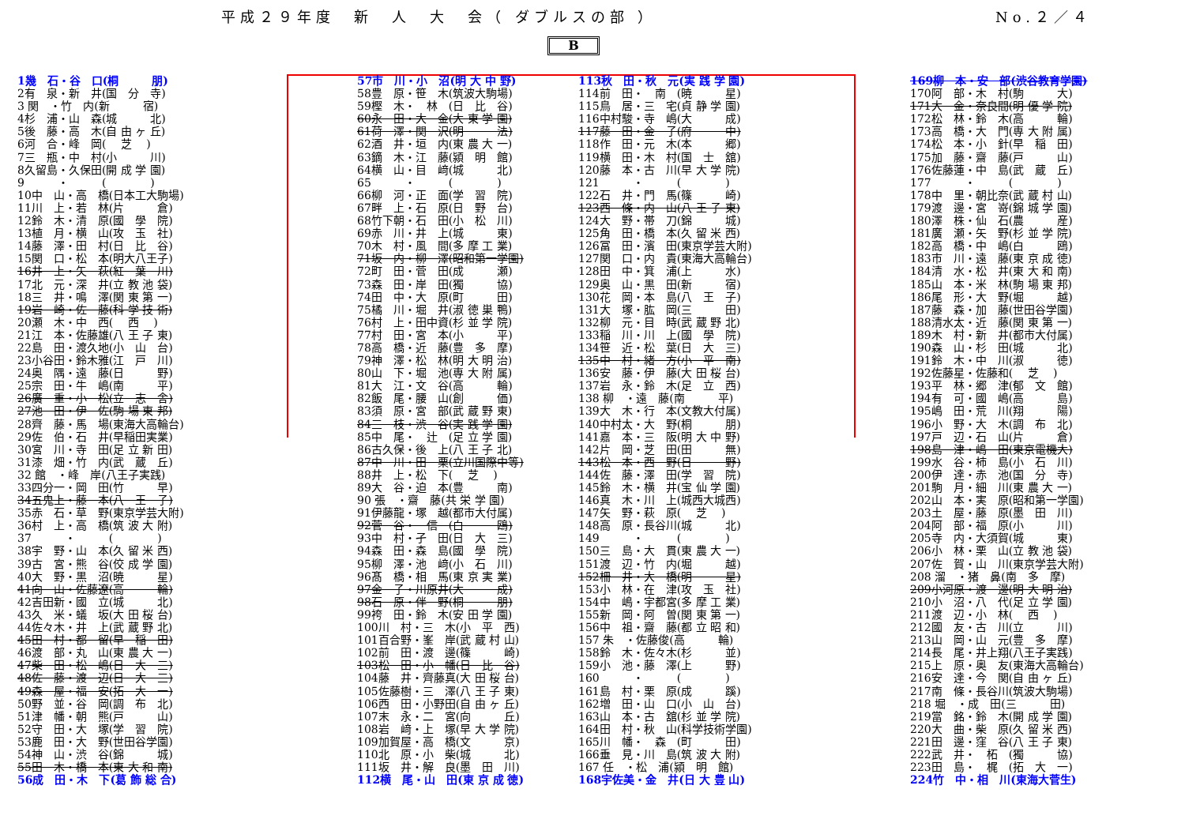平成２９年度　新　人　大　会（ ダブルスの部 ） No.２／４
B
1幾　石・谷　口(桐　　　朋)
2有　泉・新　井(国　分　寺)
3 関　・竹　内(新　　　宿)
4杉　浦・山　森(城　　　北)
5後　藤・高　木(自 由 ヶ 丘)
6河　合・峰　岡(　 芝 　)
7三　瓶・中　村(小　　　川)
8久留島・久保田(開 成 学 園)
9　　　・　　　(　　　　)
10中　山・高　橋(日本工大駒場)
11川　上・若　林(片　　　倉)
12鈴　木・清　原(國　學　院)
13植　月・横　山(攻　玉　社)
14藤　澤・田　村(日　比　谷)
15関　口・松　本(明大八王子)
16井　上・矢　萩(紅　葉　川)
17北　元・深　井(立 教 池 袋)
18三　井・鳴　澤(関 東 第 一)
19岩　崎・佐　藤(科 学 技 術)
20瀬　木・中　西(　 西 　)
21江　本・佐藤雄(八 王 子 東)
22島　田・渡久地(小　山　台)
23小谷田・鈴木雅(江　戸　川)
24奥　隅・遠　藤(日　　　野)
25宗　田・牛　嶋(南　　　平)
26廣　重・小　松(立　志　舎)
27池　田・伊　佐(駒 場 東 邦)
28齊　藤・馬　場(東海大高輪台)
29佐　伯・石　井(早稲田実業)
30宮　川・寺　田(足 立 新 田)
31漆　畑・竹　内(武　蔵　丘)
32 館　・峰　岸(八王子実践)
33四分一・岡　田(竹　　　早)
34五鬼上・藤　本(八　王　子)
35赤　石・草　野(東京学芸大附)
36村　上・高　橋(筑 波 大 附)
37　　　・　　　(　　　　)
38宇　野・山　本(久 留 米 西)
39古　宮・熊　谷(佼 成 学 園)
40大　野・黒　沼(暁　　　星)
41向　山・佐藤遼(高　　　輪)
42吉田新・國　立(城　　　北)
43久　米・蟻　坂(大 田 桜 台)
44佐々木・井　上(武 蔵 野 北)
45田　村・都　留(早　稲　田)
46渡　部・丸　山(東 農 大 一)
47柴　田・松　嶋(日　大　三)
48佐　藤・渡　辺(日　大　三)
49森　屋・福　安(拓　大　一)
50野　並・谷　岡(調　布　北)
51津　幡・朝　熊(戸　　　山)
52守　田・大　塚(学　習　院)
53鹿　田・大　野(世田谷学園)
54神　山・渋　谷(錦　　　城)
55田　木・橋　本(東 大 和 南)
56成　田・木　下(葛 飾 総 合)
57市　川・小　沼(明 大 中 野)
58豊　原・笹　木(筑波大駒場)
59樫　木・　林　(日　比　谷)
60永　田・大　金(大 東 学 園)
61荷　澤・関　沢(明　　　法)
62酒　井・垣　内(東 農 大 一)
63鏑　木・江　藤(潁　明　館)
64横　山・目　﨑(城　　　北)
65　　　・　　　(　　　　)
66柳　河・正　面(学　習　院)
67畔　上・石　原(日　野　台)
68竹下朝・石　田(小　松　川)
69赤　川・井　上(城　　　東)
70木　村・風　間(多 摩 工 業)
71坂　内・柳　澤(昭和第一学園)
72町　田・菅　田(成　　　瀬)
73森　田・岸　田(獨　　　協)
74田　中・大　原(町　　　田)
75橘　川・堀　井(淑 徳 巣 鴨)
76村　上・田中資(杉 並 学 院)
77村　田・宮　本(小　　　平)
78高　橋・近　藤(豊　多　摩)
79神　澤・松　林(明 大 明 治)
80山　下・堀　池(専 大 附 属)
81大　江・文　谷(高　　　輪)
82飯　尾・腰　山(創　　　価)
83須　原・宮　部(武 蔵 野 東)
84三　枝・渋　谷(実 践 学 園)
85中　尾・　辻　(足 立 学 園)
86古久保・後　上(八 王 子 北)
87中　川・田　栗(立川国際中等)
88井　上・松　下(　 芝 　)
89大　谷・迫　本(豊　　　南)
90 張　・齋　藤(共 栄 学 園)
91伊藤龍・塚　越(都市大付属)
92菅　谷・　信　(白　　　鴎)
93中　村・孑　田(日　大　三)
94森　田・森　島(國　學　院)
95柳　澤・池　﨑(小　石　川)
96髙　橋・相　馬(東 京 実 業)
97金　子・川原井(大　　　成)
98石　原・伴　野(桐　　　朋)
99袴　田・鈴　木(安 田 学 園)
100川　村・三　木(小　平　西)
101百合野・峯　岸(武 蔵 村 山)
102前　田・渡　邊(篠　　　崎)
103松　田・小　幡(日　比　谷)
104藤　井・齊藤真(大 田 桜 台)
105佐藤樹・三　澤(八 王 子 東)
106西　田・小野田(自 由 ヶ 丘)
107末　永・二　宮(向　　　丘)
108岩　﨑・上　塚(早 大 学 院)
109加賀屋・高　橋(文　　　京)
110北　原・小　柴(城　　　北)
111坂　井・解　良(墨　田　川)
112横　尾・山　田(東 京 成 徳)
113秋　田・秋　元(実 践 学 園)
114前　田・　南　(暁　　　星)
115鳥　居・三　宅(貞 静 学 園)
116中村駿・寺　嶋(大　　　成)
117藤　田・金　子(府　　　中)
118作　田・元　木(本　　　郷)
119横　田・木　村(国　士　舘)
120藤　本・古　川(早 大 学 院)
121　　　・　　　(　　　　)
122石　井・門　馬(篠　　　崎)
123西　條・内　山(八 王 子 東)
124大　野・帯　刀(錦　　　城)
125角　田・橋　本(久 留 米 西)
126冨　田・濱　田(東京学芸大附)
127関　口・内　貴(東海大高輪台)
128田　中・箕　浦(上　　　水)
129奥　山・黒　田(新　　　宿)
130花　岡・本　島(八　王　子)
131大　塚・肱　岡(三　　　田)
132柳　元・目　時(武 蔵 野 北)
133稲　川・川　上(國　學　院)
134笹　近・松　葉(日　大　三)
135中　村・緒　方(小　平　南)
136安　藤・伊　藤(大 田 桜 台)
137岩　永・鈴　木(足　立　西)
138 柳　・遠　藤(南　　　平)
139大　木・行　本(文教大付属)
140中村太・大　野(桐　　　朋)
141嘉　本・三　阪(明 大 中 野)
142片　岡・芝　田(田　　　無)
143松　本・西　野(日　　　野)
144佐　藤・澤　田(学　習　院)
145鈴　木・横　井(宝 仙 学 園)
146真　木・川　上(城西大城西)
147矢　野・萩　原(　 芝 　)
148高　原・長谷川(城　　　北)
149　　　・　　　(　　　　)
150三　島・大　貫(東 農 大 一)
151渡　辺・竹　内(堀　　　越)
152柵　井・大　橋(明　　　星)
153小　林・在　津(攻　玉　社)
154中　嶋・宇都宮(多 摩 工 業)
155新　岡・阿　曽(関 東 第 一)
156中　祖・齋　藤(都 立 昭 和)
157 朱　・佐藤俊(高　　　輪)
158鈴　木・佐々木(杉　　　並)
159小　池・藤　澤(上　　　野)
160　　　・　　　(　　　　)
161島　村・栗　原(成　　　蹊)
162増　田・山　口(小　山　台)
163山　本・古　舘(杉 並 学 院)
164田　村・秋　山(科学技術学園)
165川　幡・　森　(町　　　田)
166垂　見・川　島(筑 波 大 附)
167 任　・松　浦(潁　明　館)
168宇佐美・金　井(日 大 豊 山)
169柳　本・安　部(渋谷教育学園)
170阿　部・木　村(駒　　　大)
171大　金・奈良間(明 優 学 院)
172松　林・鈴　木(高　　　輪)
173高　橋・大　門(専 大 附 属)
174松　本・小　針(早　稲　田)
175加　藤・齋　藤(戸　　　山)
176佐藤蓮・中　島(武　蔵　丘)
177　　　・　　　(　　　　)
178中　里・朝比奈(武 蔵 村 山)
179渡　邊・宮　嵜(錦 城 学 園)
180澤　株・仙　石(農　　　産)
181廣　瀬・矢　野(杉 並 学 院)
182高　橋・中　嶋(白　　　鴎)
183市　川・遠　藤(東 京 成 徳)
184清　水・松　井(東 大 和 南)
185山　本・米　林(駒 場 東 邦)
186尾　形・大　野(堀　　　越)
187藤　森・加　藤(世田谷学園)
188清水太・近　藤(関 東 第 一)
189木　村・新　井(都市大付属)
190森　山・杉　田(城　　　北)
191鈴　木・中　川(淑　　　徳)
192佐藤星・佐藤和(　 芝 　)
193平　林・郷　津(郁　文　館)
194有　可・國　嶋(高　　　島)
195嶋　田・荒　川(翔　　　陽)
196小　野・大　木(調　布　北)
197戸　辺・石　山(片　　　倉)
198島　津・嶋　田(東京電機大)
199水　谷・柿　島(小　石　川)
200伊　達・赤　池(国　分　寺)
201駒　月・細　川(東 農 大 一)
202山　本・実　原(昭和第一学園)
203土　屋・藤　原(墨　田　川)
204阿　部・福　原(小　　　川)
205寺　内・大須賀(城　　　東)
206小　林・栗　山(立 教 池 袋)
207佐　賀・山　川(東京学芸大附)
208 溜　・猪　鼻(南　多　摩)
209小河原・渡　邊(明 大 明 治)
210小　沼・八　代(足 立 学 園)
211渡　辺・小　林(　 西 　)
212國　友・古　川(立　　　川)
213山　岡・山　元(豊　多　摩)
214長　尾・井上翔(八王子実践)
215上　原・奥　友(東海大高輪台)
216安　達・今　関(自 由 ヶ 丘)
217南　條・長谷川(筑波大駒場)
218 堀　・成　田(三　　　田)
219當　銘・鈴　木(開 成 学 園)
220大　曲・柴　原(久 留 米 西)
221田　邊・窪　谷(八 王 子 東)
222武　井・　柘　(獨　　　協)
223田　島・　梶　(拓　大　一)
224竹　中・相　川(東海大菅生)